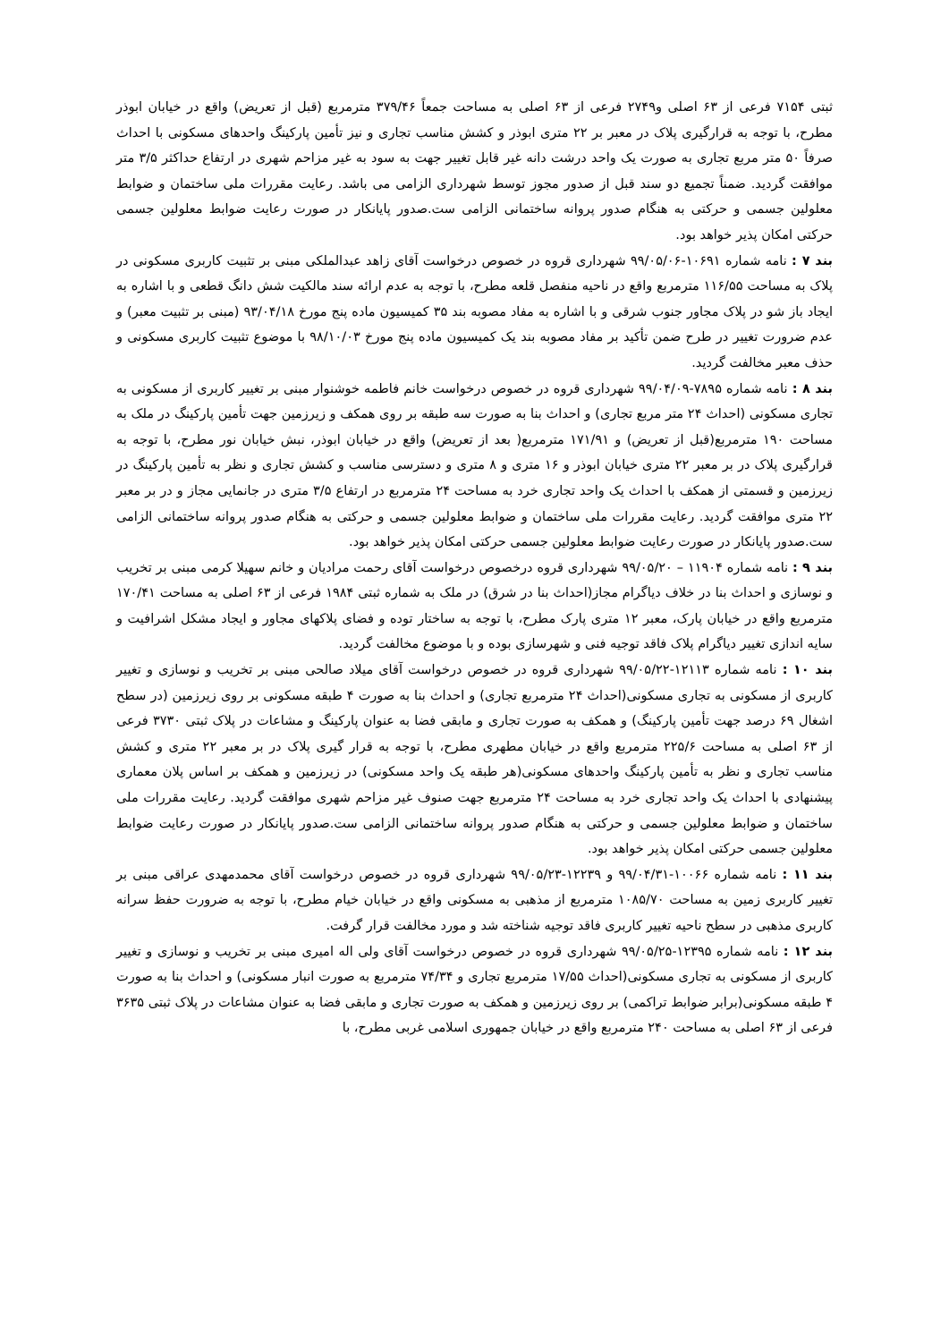ثبتی ۷۱۵۴ فرعی از ۶۳ اصلی و۲۷۴۹ فرعی از ۶۳ اصلی به مساحت جمعاً ۳۷۹/۴۶ مترمربع (قبل از تعریض) واقع در خیابان ابوذر مطرح، با توجه به قرارگیری پلاک در معبر بر ۲۲ متری ابوذر و کشش مناسب تجاری و نیز تأمین پارکینگ واحدهای مسکونی با احداث صرفاً ۵۰ متر مربع تجاری به صورت یک واحد درشت دانه غیر قابل تغییر جهت به سود به غیر مزاحم شهری در ارتفاع حداکثر ۳/۵ متر موافقت گردید. ضمناً تجمیع دو سند قبل از صدور مجوز توسط شهرداری الزامی می باشد. رعایت مقررات ملی ساختمان و ضوابط معلولین جسمی و حرکتی به هنگام صدور پروانه ساختمانی الزامی ست.صدور پایانکار در صورت رعایت ضوابط معلولین جسمی حرکتی امکان پذیر خواهد بود.
بند ۷ : نامه شماره ۱۰۶۹۱-۹۹/۰۵/۰۶ شهرداری قروه در خصوص درخواست آقای زاهد عبدالملکی مبنی بر تثبیت کاربری مسکونی در پلاک به مساحت ۱۱۶/۵۵ مترمربع واقع در ناحیه منفصل قلعه مطرح، با توجه به عدم ارائه سند مالکیت شش دانگ قطعی و با اشاره به ایجاد باز شو در پلاک مجاور جنوب شرقی و با اشاره به مفاد مصوبه بند ۳۵ کمیسیون ماده پنج مورخ ۹۳/۰۴/۱۸ (مبنی بر تثبیت معبر) و عدم ضرورت تغییر در طرح ضمن تأکید بر مفاد مصوبه بند یک کمیسیون ماده پنج مورخ ۹۸/۱۰/۰۳ با موضوع تثبیت کاربری مسکونی و حذف معبر مخالفت گردید.
بند ۸ : نامه شماره ۷۸۹۵-۹۹/۰۴/۰۹ شهرداری قروه در خصوص درخواست خانم فاطمه خوشنوار مبنی بر تغییر کاربری از مسکونی به تجاری مسکونی (احداث ۲۴ متر مربع تجاری) و احداث بنا به صورت سه طبقه بر روی همکف و زیرزمین جهت تأمین پارکینگ در ملک به مساحت ۱۹۰ مترمربع(قبل از تعریض) و ۱۷۱/۹۱ مترمربع( بعد از تعریض) واقع در خیابان ابوذر، نبش خیابان نور مطرح، با توجه به قرارگیری پلاک در بر معبر ۲۲ متری خیابان ابوذر و ۱۶ متری و ۸ متری و دسترسی مناسب و کشش تجاری و نظر به تأمین پارکینگ در زیرزمین و قسمتی از همکف با احداث یک واحد تجاری خرد به مساحت ۲۴ مترمربع در ارتفاع ۳/۵ متری در جانمایی مجاز و در بر معبر ۲۲ متری موافقت گردید. رعایت مقررات ملی ساختمان و ضوابط معلولین جسمی و حرکتی به هنگام صدور پروانه ساختمانی الزامی ست.صدور پایانکار در صورت رعایت ضوابط معلولین جسمی حرکتی امکان پذیر خواهد بود.
بند ۹ : نامه شماره ۱۱۹۰۴ – ۹۹/۰۵/۲۰ شهرداری قروه درخصوص درخواست آقای رحمت مرادیان و خانم سهیلا کرمی مبنی بر تخریب و نوسازی و احداث بنا در خلاف دیاگرام مجاز(احداث بنا در شرق) در ملک به شماره ثبتی ۱۹۸۴ فرعی از ۶۳ اصلی به مساحت ۱۷۰/۴۱ مترمربع واقع در خیابان پارک، معبر ۱۲ متری پارک مطرح، با توجه به ساختار توده و فضای پلاکهای مجاور و ایجاد مشکل اشرافیت و سایه اندازی تغییر دیاگرام پلاک فاقد توجیه فنی و شهرسازی بوده و با موضوع مخالفت گردید.
بند ۱۰ : نامه شماره ۱۲۱۱۳-۹۹/۰۵/۲۲ شهرداری قروه در خصوص درخواست آقای میلاد صالحی مبنی بر تخریب و نوسازی و تغییر کاربری از مسکونی به تجاری مسکونی(احداث ۲۴ مترمربع تجاری) و احداث بنا به صورت ۴ طبقه مسکونی بر روی زیرزمین (در سطح اشغال ۶۹ درصد جهت تأمین پارکینگ) و همکف به صورت تجاری و مابقی فضا به عنوان پارکینگ و مشاعات در پلاک ثبتی ۳۷۳۰ فرعی از ۶۳ اصلی به مساحت ۲۲۵/۶ مترمربع واقع در خیابان مطهری مطرح، با توجه به قرار گیری پلاک در بر معبر ۲۲ متری و کشش مناسب تجاری و نظر به تأمین پارکینگ واحدهای مسکونی(هر طبقه یک واحد مسکونی) در زیرزمین و همکف بر اساس پلان معماری پیشنهادی با احداث یک واحد تجاری خرد به مساحت ۲۴ مترمربع جهت صنوف غیر مزاحم شهری موافقت گردید. رعایت مقررات ملی ساختمان و ضوابط معلولین جسمی و حرکتی به هنگام صدور پروانه ساختمانی الزامی ست.صدور پایانکار در صورت رعایت ضوابط معلولین جسمی حرکتی امکان پذیر خواهد بود.
بند ۱۱ : نامه شماره ۱۰۰۶۶-۹۹/۰۴/۳۱ و ۱۲۲۳۹-۹۹/۰۵/۲۳ شهرداری قروه در خصوص درخواست آقای محمدمهدی عراقی مبنی بر تغییر کاربری زمین به مساحت ۱۰۸۵/۷۰ مترمربع از مذهبی به مسکونی واقع در خیابان خیام مطرح، با توجه به ضرورت حفظ سرانه کاربری مذهبی در سطح ناحیه تغییر کاربری فاقد توجیه شناخته شد و مورد مخالفت قرار گرفت.
بند ۱۲ : نامه شماره ۱۲۳۹۵-۹۹/۰۵/۲۵ شهرداری قروه در خصوص درخواست آقای ولی اله امیری مبنی بر تخریب و نوسازی و تغییر کاربری از مسکونی به تجاری مسکونی(احداث ۱۷/۵۵ مترمربع تجاری و ۷۴/۳۴ مترمربع به صورت انبار مسکونی) و احداث بنا به صورت ۴ طبقه مسکونی(برابر ضوابط تراکمی) بر روی زیرزمین و همکف به صورت تجاری و مابقی فضا به عنوان مشاعات در پلاک ثبتی ۳۶۳۵ فرعی از ۶۳ اصلی به مساحت ۲۴۰ مترمربع واقع در خیابان جمهوری اسلامی غربی مطرح، با